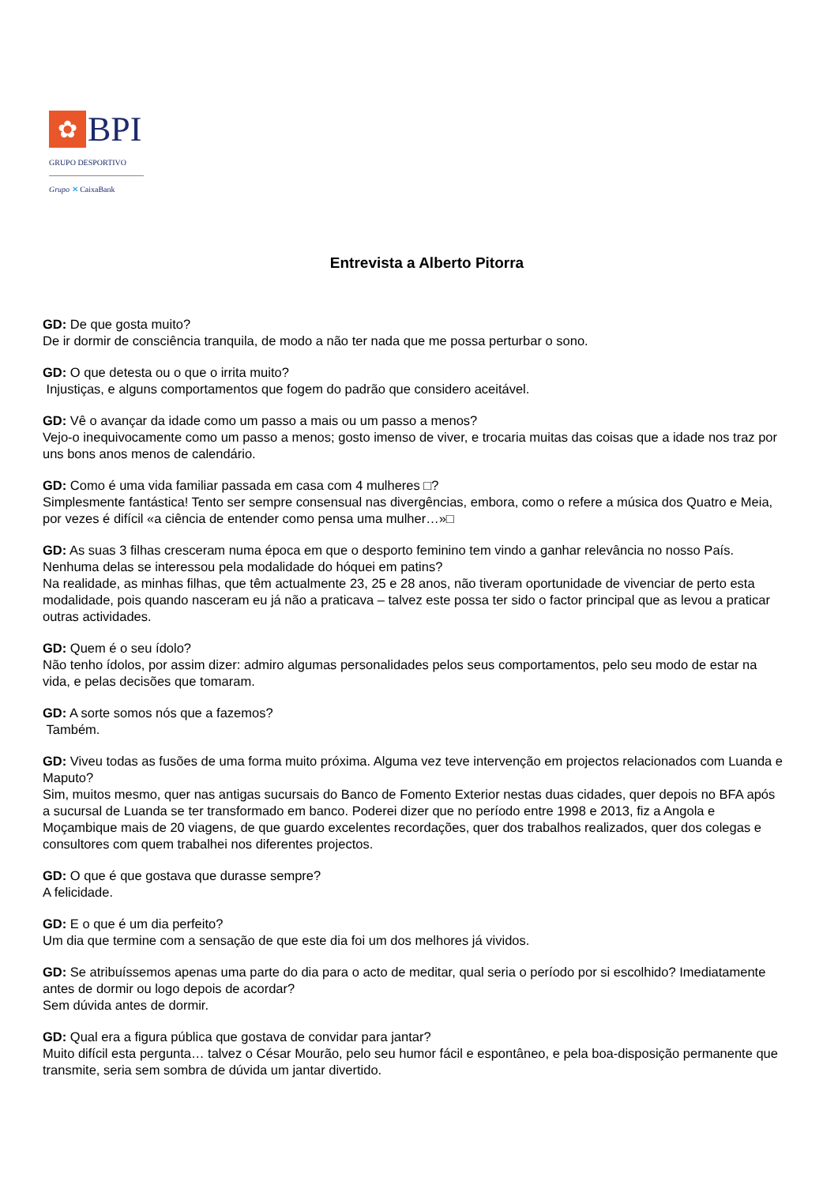✿ BPI
GRUPO DESPORTIVO
Grupo ✕ CaixaBank
Entrevista a Alberto Pitorra
GD: De que gosta muito?
De ir dormir de consciência tranquila, de modo a não ter nada que me possa perturbar o sono.
GD: O que detesta ou o que o irrita muito?
Injustiças, e alguns comportamentos que fogem do padrão que considero aceitável.
GD: Vê o avançar da idade como um passo a mais ou um passo a menos?
Vejo-o inequivocamente como um passo a menos; gosto imenso de viver, e trocaria muitas das coisas que a idade nos traz por uns bons anos menos de calendário.
GD: Como é uma vida familiar passada em casa com 4 mulheres □?
Simplesmente fantástica! Tento ser sempre consensual nas divergências, embora, como o refere a música dos Quatro e Meia, por vezes é difícil «a ciência de entender como pensa uma mulher…»□
GD: As suas 3 filhas cresceram numa época em que o desporto feminino tem vindo a ganhar relevância no nosso País. Nenhuma delas se interessou pela modalidade do hóquei em patins?
Na realidade, as minhas filhas, que têm actualmente 23, 25 e 28 anos, não tiveram oportunidade de vivenciar de perto esta modalidade, pois quando nasceram eu já não a praticava – talvez este possa ter sido o factor principal que as levou a praticar outras actividades.
GD: Quem é o seu ídolo?
Não tenho ídolos, por assim dizer: admiro algumas personalidades pelos seus comportamentos, pelo seu modo de estar na vida, e pelas decisões que tomaram.
GD: A sorte somos nós que a fazemos?
Também.
GD: Viveu todas as fusões de uma forma muito próxima. Alguma vez teve intervenção em projectos relacionados com Luanda e Maputo?
Sim, muitos mesmo, quer nas antigas sucursais do Banco de Fomento Exterior nestas duas cidades, quer depois no BFA após a sucursal de Luanda se ter transformado em banco. Poderei dizer que no período entre 1998 e 2013, fiz a Angola e Moçambique mais de 20 viagens, de que guardo excelentes recordações, quer dos trabalhos realizados, quer dos colegas e consultores com quem trabalhei nos diferentes projectos.
GD: O que é que gostava que durasse sempre?
A felicidade.
GD: E o que é um dia perfeito?
Um dia que termine com a sensação de que este dia foi um dos melhores já vividos.
GD: Se atribuíssemos apenas uma parte do dia para o acto de meditar, qual seria o período por si escolhido? Imediatamente antes de dormir ou logo depois de acordar?
Sem dúvida antes de dormir.
GD: Qual era a figura pública que gostava de convidar para jantar?
Muito difícil esta pergunta… talvez o César Mourão, pelo seu humor fácil e espontâneo, e pela boa-disposição permanente que transmite, seria sem sombra de dúvida um jantar divertido.